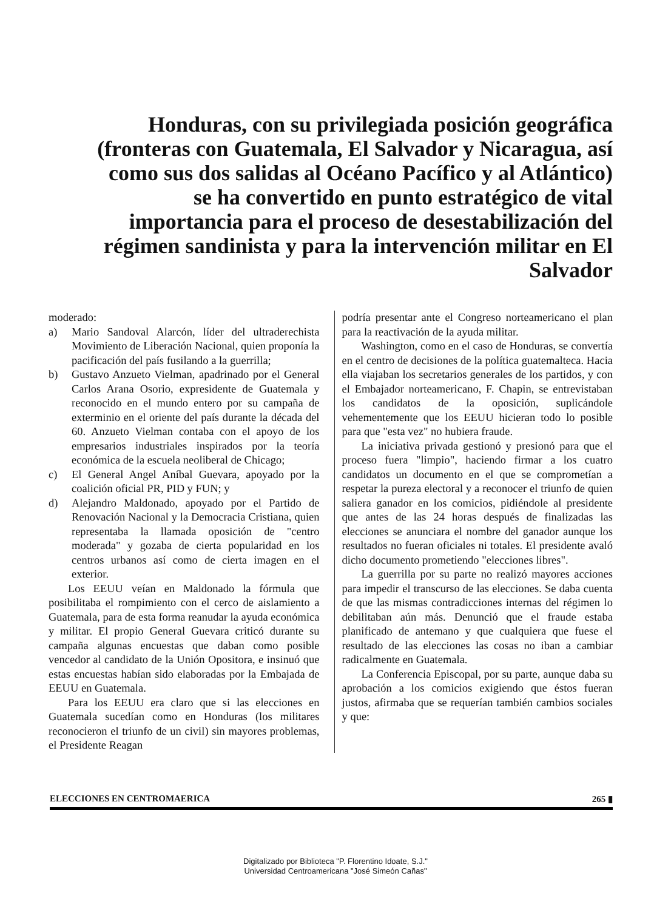Honduras, con su privilegiada posición geográfica (fronteras con Guatemala, El Salvador y Nicaragua, así como sus dos salidas al Océano Pacífico y al Atlántico) se ha convertido en punto estratégico de vital importancia para el proceso de desestabilización del régimen sandinista y para la intervención militar en El Salvador
moderado:
a) Mario Sandoval Alarcón, líder del ultraderechista Movimiento de Liberación Nacional, quien proponía la pacificación del país fusilando a la guerrilla;
b) Gustavo Anzueto Vielman, apadrinado por el General Carlos Arana Osorio, expresidente de Guatemala y reconocido en el mundo entero por su campaña de exterminio en el oriente del país durante la década del 60. Anzueto Vielman contaba con el apoyo de los empresarios industriales inspirados por la teoría económica de la escuela neoliberal de Chicago;
c) El General Angel Aníbal Guevara, apoyado por la coalición oficial PR, PID y FUN; y
d) Alejandro Maldonado, apoyado por el Partido de Renovación Nacional y la Democracia Cristiana, quien representaba la llamada oposición de "centro moderada" y gozaba de cierta popularidad en los centros urbanos así como de cierta imagen en el exterior.
Los EEUU veían en Maldonado la fórmula que posibilitaba el rompimiento con el cerco de aislamiento a Guatemala, para de esta forma reanudar la ayuda económica y militar. El propio General Guevara criticó durante su campaña algunas encuestas que daban como posible vencedor al candidato de la Unión Opositora, e insinuó que estas encuestas habían sido elaboradas por la Embajada de EEUU en Guatemala.
Para los EEUU era claro que si las elecciones en Guatemala sucedían como en Honduras (los militares reconocieron el triunfo de un civil) sin mayores problemas, el Presidente Reagan
podría presentar ante el Congreso norteamericano el plan para la reactivación de la ayuda militar.
Washington, como en el caso de Honduras, se convertía en el centro de decisiones de la política guatemalteca. Hacia ella viajaban los secretarios generales de los partidos, y con el Embajador norteamericano, F. Chapin, se entrevistaban los candidatos de la oposición, suplicándole vehementemente que los EEUU hicieran todo lo posible para que "esta vez" no hubiera fraude.
La iniciativa privada gestionó y presionó para que el proceso fuera "limpio", haciendo firmar a los cuatro candidatos un documento en el que se comprometían a respetar la pureza electoral y a reconocer el triunfo de quien saliera ganador en los comicios, pidiéndole al presidente que antes de las 24 horas después de finalizadas las elecciones se anunciara el nombre del ganador aunque los resultados no fueran oficiales ni totales. El presidente avaló dicho documento prometiendo "elecciones libres".
La guerrilla por su parte no realizó mayores acciones para impedir el transcurso de las elecciones. Se daba cuenta de que las mismas contradicciones internas del régimen lo debilitaban aún más. Denunció que el fraude estaba planificado de antemano y que cualquiera que fuese el resultado de las elecciones las cosas no iban a cambiar radicalmente en Guatemala.
La Conferencia Episcopal, por su parte, aunque daba su aprobación a los comicios exigiendo que éstos fueran justos, afirmaba que se requerían también cambios sociales y que:
ELECCIONES EN CENTROMAERICA 265 ▮
Digitalizado por Biblioteca "P. Florentino Idoate, S.J."
Universidad Centroamericana "José Simeón Cañas"